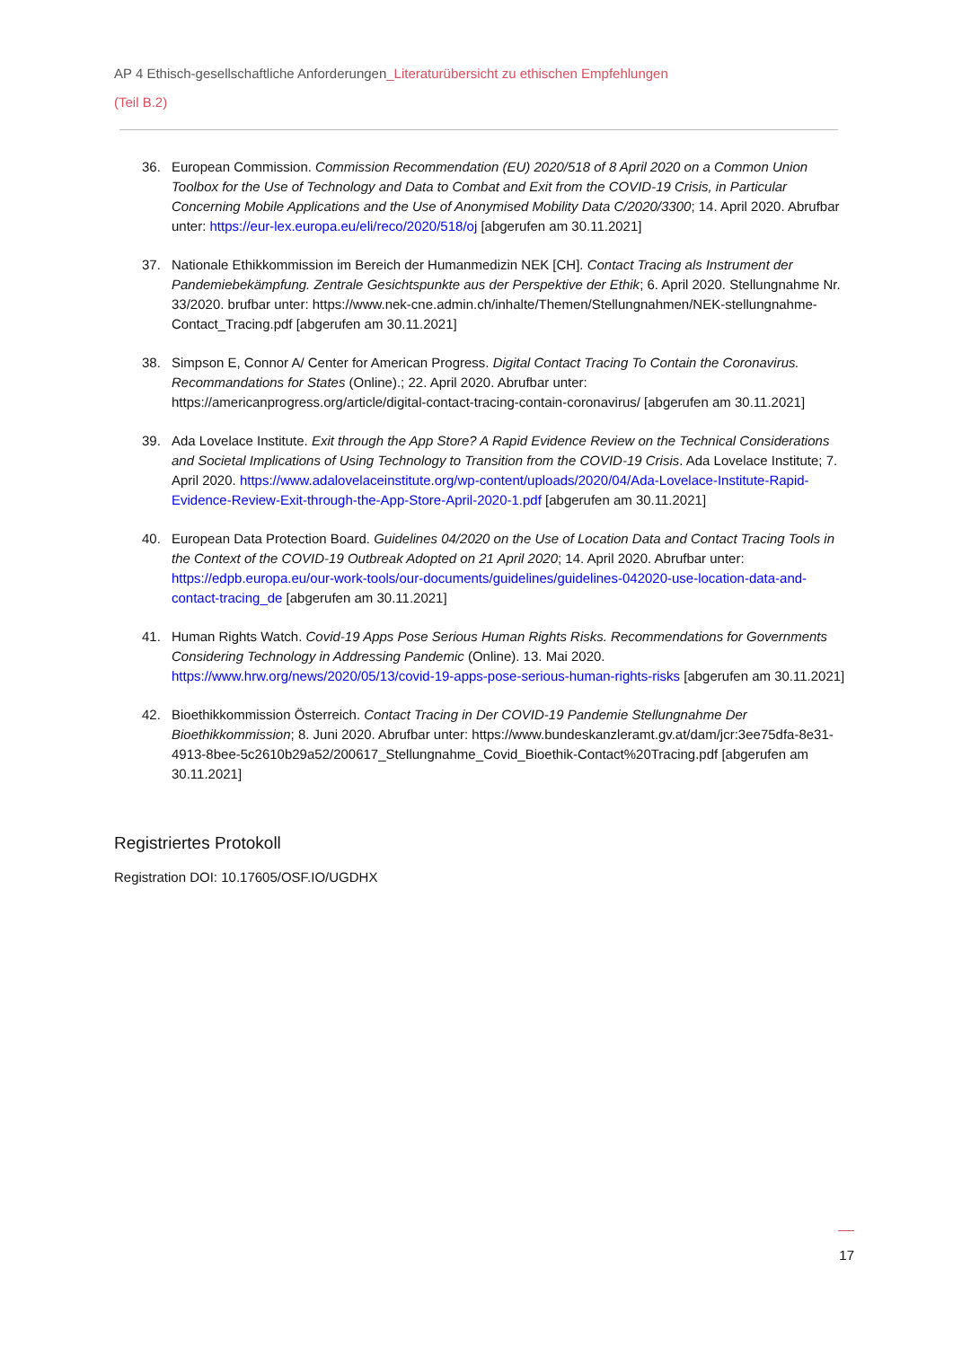AP 4 Ethisch-gesellschaftliche Anforderungen_Literaturübersicht zu ethischen Empfehlungen
(Teil B.2)
36. European Commission. Commission Recommendation (EU) 2020/518 of 8 April 2020 on a Common Union Toolbox for the Use of Technology and Data to Combat and Exit from the COVID-19 Crisis, in Particular Concerning Mobile Applications and the Use of Anonymised Mobility Data C/2020/3300; 14. April 2020. Abrufbar unter: https://eur-lex.europa.eu/eli/reco/2020/518/oj [abgerufen am 30.11.2021]
37. Nationale Ethikkommission im Bereich der Humanmedizin NEK [CH]. Contact Tracing als Instrument der Pandemiebekämpfung. Zentrale Gesichtspunkte aus der Perspektive der Ethik; 6. April 2020. Stellungnahme Nr. 33/2020. brufbar unter: https://www.nek-cne.admin.ch/inhalte/Themen/Stellungnahmen/NEK-stellungnahme-Contact_Tracing.pdf [abgerufen am 30.11.2021]
38. Simpson E, Connor A/ Center for American Progress. Digital Contact Tracing To Contain the Coronavirus. Recommandations for States (Online).; 22. April 2020. Abrufbar unter: https://americanprogress.org/article/digital-contact-tracing-contain-coronavirus/ [abgerufen am 30.11.2021]
39. Ada Lovelace Institute. Exit through the App Store? A Rapid Evidence Review on the Technical Considerations and Societal Implications of Using Technology to Transition from the COVID-19 Crisis. Ada Lovelace Institute; 7. April 2020. https://www.adalovelaceinstitute.org/wp-content/uploads/2020/04/Ada-Lovelace-Institute-Rapid-Evidence-Review-Exit-through-the-App-Store-April-2020-1.pdf [abgerufen am 30.11.2021]
40. European Data Protection Board. Guidelines 04/2020 on the Use of Location Data and Contact Tracing Tools in the Context of the COVID-19 Outbreak Adopted on 21 April 2020; 14. April 2020. Abrufbar unter: https://edpb.europa.eu/our-work-tools/our-documents/guidelines/guidelines-042020-use-location-data-and-contact-tracing_de [abgerufen am 30.11.2021]
41. Human Rights Watch. Covid-19 Apps Pose Serious Human Rights Risks. Recommendations for Governments Considering Technology in Addressing Pandemic (Online). 13. Mai 2020. https://www.hrw.org/news/2020/05/13/covid-19-apps-pose-serious-human-rights-risks [abgerufen am 30.11.2021]
42. Bioethikkommission Österreich. Contact Tracing in Der COVID-19 Pandemie Stellungnahme Der Bioethikkommission; 8. Juni 2020. Abrufbar unter: https://www.bundeskanzleramt.gv.at/dam/jcr:3ee75dfa-8e31-4913-8bee-5c2610b29a52/200617_Stellungnahme_Covid_Bioethik-Contact%20Tracing.pdf [abgerufen am 30.11.2021]
Registriertes Protokoll
Registration DOI: 10.17605/OSF.IO/UGDHX
17